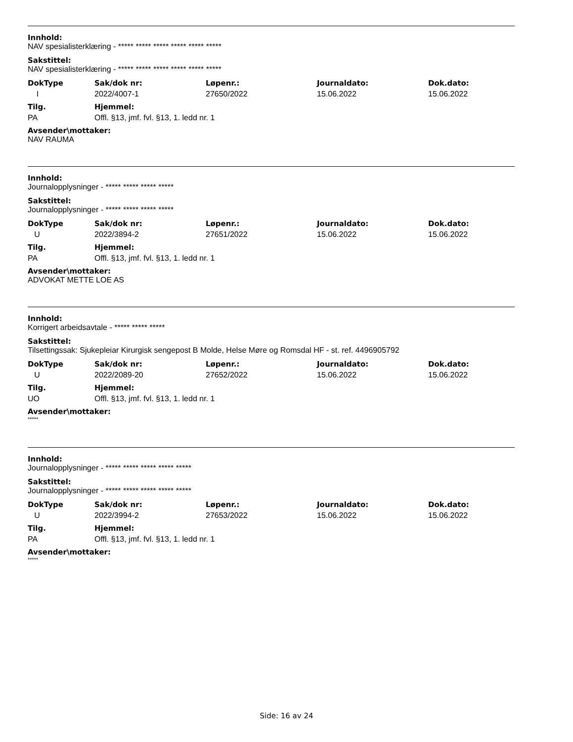Innhold:
NAV spesialisterklæring - ***** ***** ***** ***** ***** *****
Sakstittel:
NAV spesialisterklæring - ***** ***** ***** ***** ***** *****
| DokType | Sak/dok nr: | Løpenr.: | Journaldato: | Dok.dato: |
| --- | --- | --- | --- | --- |
| I | 2022/4007-1 | 27650/2022 | 15.06.2022 | 15.06.2022 |
| Tilg. | Hjemmel: |
| --- | --- |
| PA | Offl. §13, jmf. fvl. §13, 1. ledd nr. 1 |
Avsender\mottaker:
NAV RAUMA
Innhold:
Journalopplysninger - ***** ***** ***** *****
Sakstittel:
Journalopplysninger - ***** ***** ***** *****
| DokType | Sak/dok nr: | Løpenr.: | Journaldato: | Dok.dato: |
| --- | --- | --- | --- | --- |
| U | 2022/3894-2 | 27651/2022 | 15.06.2022 | 15.06.2022 |
| Tilg. | Hjemmel: |
| --- | --- |
| PA | Offl. §13, jmf. fvl. §13, 1. ledd nr. 1 |
Avsender\mottaker:
ADVOKAT METTE LOE AS
Innhold:
Korrigert arbeidsavtale - ***** ***** *****
Sakstittel:
Tilsettingssak: Sjukepleiar Kirurgisk sengepost B Molde, Helse Møre og Romsdal HF - st. ref. 4496905792
| DokType | Sak/dok nr: | Løpenr.: | Journaldato: | Dok.dato: |
| --- | --- | --- | --- | --- |
| U | 2022/2089-20 | 27652/2022 | 15.06.2022 | 15.06.2022 |
| Tilg. | Hjemmel: |
| --- | --- |
| UO | Offl. §13, jmf. fvl. §13, 1. ledd nr. 1 |
Avsender\mottaker:
*****
Innhold:
Journalopplysninger - ***** ***** ***** ***** *****
Sakstittel:
Journalopplysninger - ***** ***** ***** ***** *****
| DokType | Sak/dok nr: | Løpenr.: | Journaldato: | Dok.dato: |
| --- | --- | --- | --- | --- |
| U | 2022/3994-2 | 27653/2022 | 15.06.2022 | 15.06.2022 |
| Tilg. | Hjemmel: |
| --- | --- |
| PA | Offl. §13, jmf. fvl. §13, 1. ledd nr. 1 |
Avsender\mottaker:
*****
Side: 16 av 24